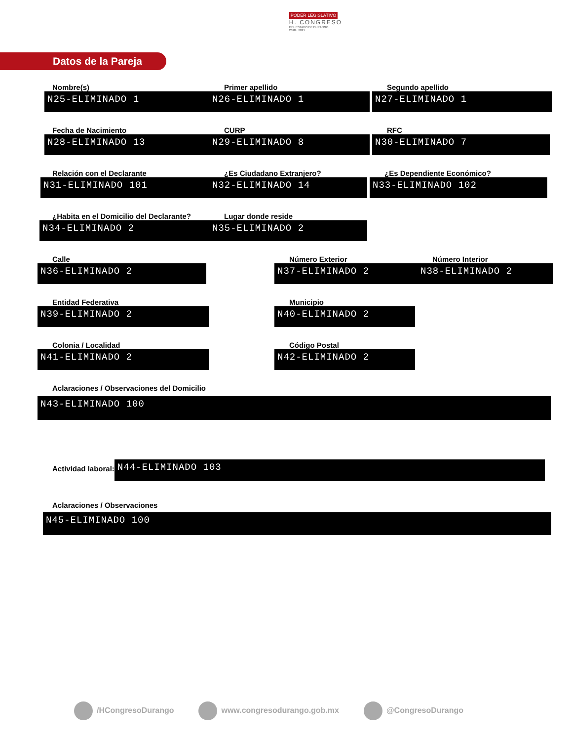PODER LEGISLATIVO
H. CONGRESO
DEL ESTADO DE DURANGO
2018 · 2021
Datos de la Pareja
Nombre(s)
N25-ELIMINADO 1
Primer apellido
N26-ELIMINADO 1
Segundo apellido
N27-ELIMINADO 1
Fecha de Nacimiento
N28-ELIMINADO 13
CURP
N29-ELIMINADO 8
RFC
N30-ELIMINADO 7
Relación con el Declarante
N31-ELIMINADO 101
¿Es Ciudadano Extranjero?
N32-ELIMINADO 14
¿Es Dependiente Económico?
N33-ELIMINADO 102
¿Habita en el Domicilio del Declarante?
N34-ELIMINADO 2
Lugar donde reside
N35-ELIMINADO 2
Calle
N36-ELIMINADO 2
Número Exterior
N37-ELIMINADO 2
Número Interior
N38-ELIMINADO 2
Entidad Federativa
N39-ELIMINADO 2
Municipio
N40-ELIMINADO 2
Colonia / Localidad
N41-ELIMINADO 2
Código Postal
N42-ELIMINADO 2
Aclaraciones / Observaciones del Domicilio
N43-ELIMINADO 100
Actividad laboral:
N44-ELIMINADO 103
Aclaraciones / Observaciones
N45-ELIMINADO 100
/HCongresoDurango www.congresodurango.gob.mx @CongresoDurango